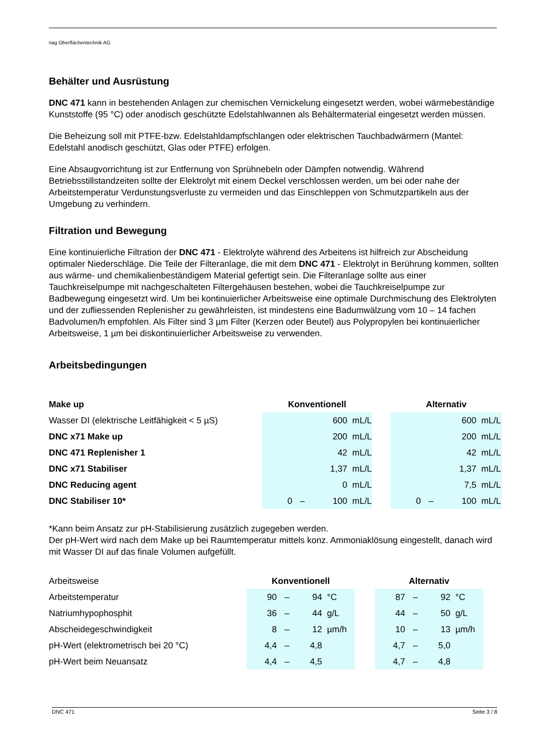riag Oberflächentechnik AG
Behälter und Ausrüstung
DNC 471 kann in bestehenden Anlagen zur chemischen Vernickelung eingesetzt werden, wobei wärmebeständige Kunststoffe (95 °C) oder anodisch geschützte Edelstahlwannen als Behältermaterial eingesetzt werden müssen.
Die Beheizung soll mit PTFE-bzw. Edelstahldampfschlangen oder elektrischen Tauchbadwärmern (Mantel: Edelstahl anodisch geschützt, Glas oder PTFE) erfolgen.
Eine Absaugvorrichtung ist zur Entfernung von Sprühnebeln oder Dämpfen notwendig. Während Betriebsstillstandzeiten sollte der Elektrolyt mit einem Deckel verschlossen werden, um bei oder nahe der Arbeitstemperatur Verdunstungsverluste zu vermeiden und das Einschleppen von Schmutzpartikeln aus der Umgebung zu verhindern.
Filtration und Bewegung
Eine kontinuierliche Filtration der DNC 471 - Elektrolyte während des Arbeitens ist hilfreich zur Abscheidung optimaler Niederschläge. Die Teile der Filteranlage, die mit dem DNC 471 - Elektrolyt in Berührung kommen, sollten aus wärme- und chemikalienbeständigem Material gefertigt sein. Die Filteranlage sollte aus einer Tauchkreiselpumpe mit nachgeschalteten Filtergehäusen bestehen, wobei die Tauchkreiselpumpe zur Badbewegung eingesetzt wird. Um bei kontinuierlicher Arbeitsweise eine optimale Durchmischung des Elektrolyten und der zufliessenden Replenisher zu gewährleisten, ist mindestens eine Badumwälzung vom 10 – 14 fachen Badvolumen/h empfohlen. Als Filter sind 3 µm Filter (Kerzen oder Beutel) aus Polypropylen bei kontinuierlicher Arbeitsweise, 1 µm bei diskontinuierlicher Arbeitsweise zu verwenden.
Arbeitsbedingungen
| Make up | Konventionell | | | | | Alternativ | | | |
| Wasser DI (elektrische Leitfähigkeit < 5 µS) | | | 600 | mL/L | | | | 600 | mL/L |
| DNC x71 Make up | | | 200 | mL/L | | | | 200 | mL/L |
| DNC 471 Replenisher 1 | | | 42 | mL/L | | | | 42 | mL/L |
| DNC x71 Stabiliser | | | 1,37 | mL/L | | | | 1,37 | mL/L |
| DNC Reducing agent | | | 0 | mL/L | | | | 7,5 | mL/L |
| DNC Stabiliser 10* | 0 | – | 100 | mL/L | | 0 | – | 100 | mL/L |
*Kann beim Ansatz zur pH-Stabilisierung zusätzlich zugegeben werden.
Der pH-Wert wird nach dem Make up bei Raumtemperatur mittels konz. Ammoniaklösung eingestellt, danach wird mit Wasser DI auf das finale Volumen aufgefüllt.
| Arbeitsweise | Konventionell | | | | | Alternativ | | | |
| Arbeitstemperatur | 90 | – | 94 | °C | | 87 | – | 92 | °C |
| Natriumhypophosphit | 36 | – | 44 | g/L | | 44 | – | 50 | g/L |
| Abscheidegeschwindigkeit | 8 | – | 12 | µm/h | | 10 | – | 13 | µm/h |
| pH-Wert (elektrometrisch bei 20 °C) | 4,4 | – | 4,8 | | | 4,7 | – | 5,0 | |
| pH-Wert beim Neuansatz | 4,4 | – | 4,5 | | | 4,7 | – | 4,8 | |
DNC 471 Seite 3 / 8